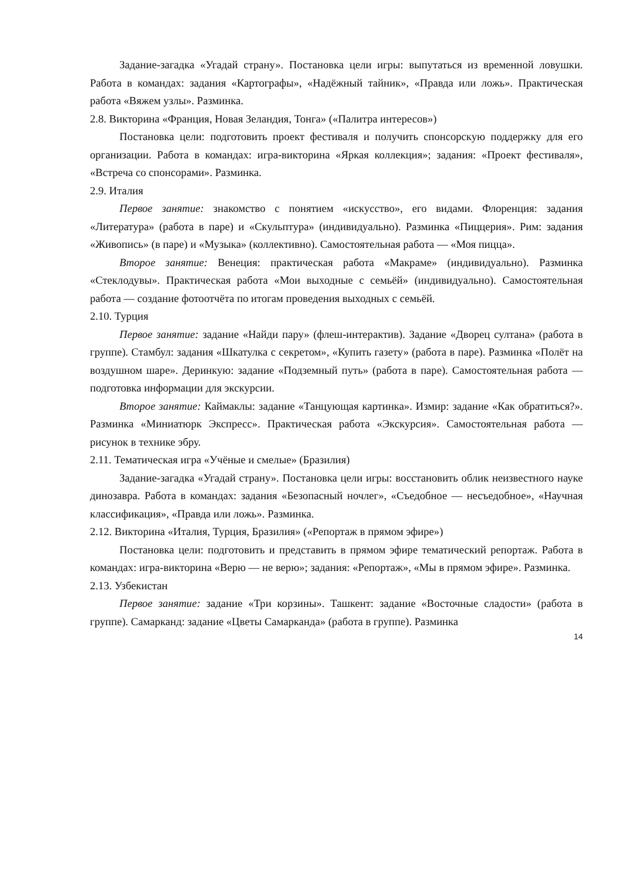Задание-загадка «Угадай страну». Постановка цели игры: выпутаться из временной ловушки. Работа в командах: задания «Картографы», «Надёжный тайник», «Правда или ложь». Практическая работа «Вяжем узлы». Разминка.
2.8. Викторина «Франция, Новая Зеландия, Тонга» («Палитра интересов»)
Постановка цели: подготовить проект фестиваля и получить спонсорскую поддержку для его организации. Работа в командах: игра-викторина «Яркая коллекция»; задания: «Проект фестиваля», «Встреча со спонсорами». Разминка.
2.9. Италия
Первое занятие: знакомство с понятием «искусство», его видами. Флоренция: задания «Литература» (работа в паре) и «Скульптура» (индивидуально). Разминка «Пиццерия». Рим: задания «Живопись» (в паре) и «Музыка» (коллективно). Самостоятельная работа — «Моя пицца».
Второе занятие: Венеция: практическая работа «Макраме» (индивидуально). Разминка «Стеклодувы». Практическая работа «Мои выходные с семьёй» (индивидуально). Самостоятельная работа — создание фотоотчёта по итогам проведения выходных с семьёй.
2.10. Турция
Первое занятие: задание «Найди пару» (флеш-интерактив). Задание «Дворец султана» (работа в группе). Стамбул: задания «Шкатулка с секретом», «Купить газету» (работа в паре). Разминка «Полёт на воздушном шаре». Деринкую: задание «Подземный путь» (работа в паре). Самостоятельная работа — подготовка информации для экскурсии.
Второе занятие: Каймаклы: задание «Танцующая картинка». Измир: задание «Как обратиться?». Разминка «Миниатюрк Экспресс». Практическая работа «Экскурсия». Самостоятельная работа — рисунок в технике эбру.
2.11. Тематическая игра «Учёные и смелые» (Бразилия)
Задание-загадка «Угадай страну». Постановка цели игры: восстановить облик неизвестного науке динозавра. Работа в командах: задания «Безопасный ночлег», «Съедобное — несъедобное», «Научная классификация», «Правда или ложь». Разминка.
2.12. Викторина «Италия, Турция, Бразилия» («Репортаж в прямом эфире»)
Постановка цели: подготовить и представить в прямом эфире тематический репортаж. Работа в командах: игра-викторина «Верю — не верю»; задания: «Репортаж», «Мы в прямом эфире». Разминка.
2.13. Узбекистан
Первое занятие: задание «Три корзины». Ташкент: задание «Восточные сладости» (работа в группе). Самарканд: задание «Цветы Самарканда» (работа в группе). Разминка
14